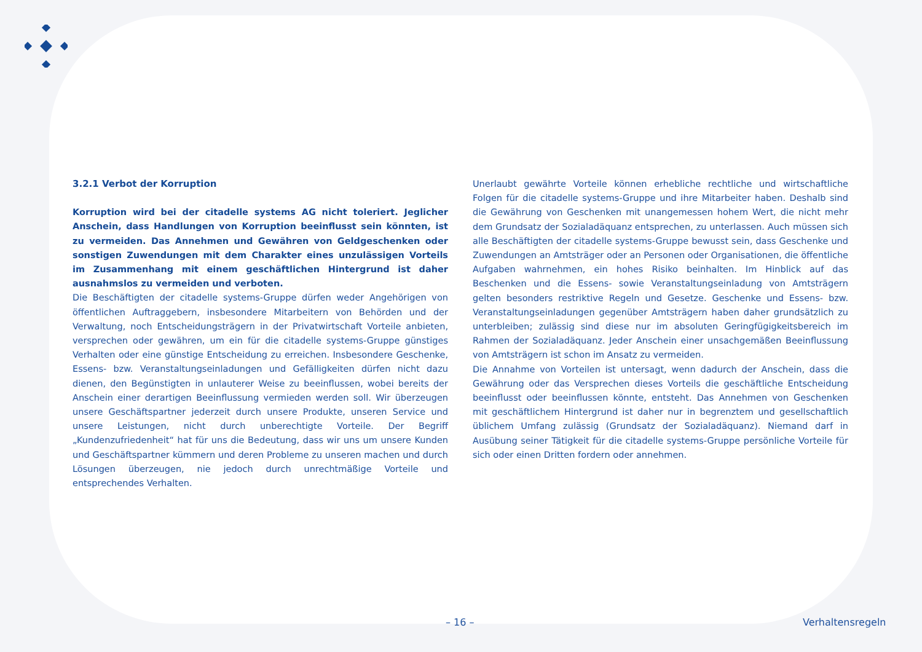3.2.1 Verbot der Korruption
Korruption wird bei der citadelle systems AG nicht toleriert. Jeglicher Anschein, dass Handlungen von Korruption beeinflusst sein könnten, ist zu vermeiden. Das Annehmen und Gewähren von Geldgeschenken oder sonstigen Zuwendungen mit dem Charakter eines unzulässigen Vorteils im Zusammenhang mit einem geschäftlichen Hintergrund ist daher ausnahmslos zu vermeiden und verboten.
Die Beschäftigten der citadelle systems-Gruppe dürfen weder Angehörigen von öffentlichen Auftraggebern, insbesondere Mitarbeitern von Behörden und der Verwaltung, noch Entscheidungsträgern in der Privatwirtschaft Vorteile anbieten, versprechen oder gewähren, um ein für die citadelle systems-Gruppe günstiges Verhalten oder eine günstige Entscheidung zu erreichen. Insbesondere Geschenke, Essens- bzw. Veranstaltungseinladungen und Gefälligkeiten dürfen nicht dazu dienen, den Begünstigten in unlauterer Weise zu beeinflussen, wobei bereits der Anschein einer derartigen Beeinflussung vermieden werden soll. Wir überzeugen unsere Geschäftspartner jederzeit durch unsere Produkte, unseren Service und unsere Leistungen, nicht durch unberechtigte Vorteile. Der Begriff „Kundenzufriedenheit“ hat für uns die Bedeutung, dass wir uns um unsere Kunden und Geschäftspartner kümmern und deren Probleme zu unseren machen und durch Lösungen überzeugen, nie jedoch durch unrechtmäßige Vorteile und entsprechendes Verhalten.
Unerlaubt gewährte Vorteile können erhebliche rechtliche und wirtschaftliche Folgen für die citadelle systems-Gruppe und ihre Mitarbeiter haben. Deshalb sind die Gewährung von Geschenken mit unangemessen hohem Wert, die nicht mehr dem Grundsatz der Sozialadäquanz entsprechen, zu unterlassen. Auch müssen sich alle Beschäftigten der citadelle systems-Gruppe bewusst sein, dass Geschenke und Zuwendungen an Amtsträger oder an Personen oder Organisationen, die öffentliche Aufgaben wahrnehmen, ein hohes Risiko beinhalten. Im Hinblick auf das Beschenken und die Essens- sowie Veranstaltungseinladung von Amtsträgern gelten besonders restriktive Regeln und Gesetze. Geschenke und Essens- bzw. Veranstaltungseinladungen gegenüber Amtsträgern haben daher grundsätzlich zu unterbleiben; zulässig sind diese nur im absoluten Geringfügigkeitsbereich im Rahmen der Sozialadäquanz. Jeder Anschein einer unsachgemäßen Beeinflussung von Amtsträgern ist schon im Ansatz zu vermeiden.
Die Annahme von Vorteilen ist untersagt, wenn dadurch der Anschein, dass die Gewährung oder das Versprechen dieses Vorteils die geschäftliche Entscheidung beeinflusst oder beeinflussen könnte, entsteht. Das Annehmen von Geschenken mit geschäftlichem Hintergrund ist daher nur in begrenztem und gesellschaftlich üblichem Umfang zulässig (Grundsatz der Sozialadäquanz). Niemand darf in Ausübung seiner Tätigkeit für die citadelle systems-Gruppe persönliche Vorteile für sich oder einen Dritten fordern oder annehmen.
– 16 – Verhaltensregeln